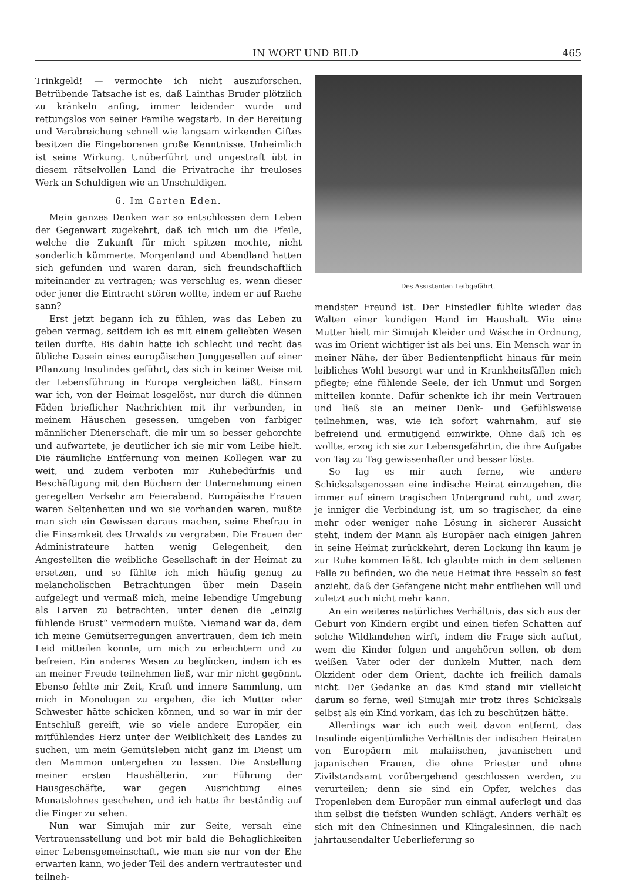IN WORT UND BILD 465
Trinkgeld! — vermochte ich nicht auszuforschen. Betrübende Tatsache ist es, daß Lainthas Bruder plötzlich zu kränkeln anfing, immer leidender wurde und rettungslos von seiner Familie wegstarb. In der Bereitung und Verabreichung schnell wie langsam wirkenden Giftes besitzen die Eingeborenen große Kenntnisse. Unheimlich ist seine Wirkung. Unüberführt und ungestraft übt in diesem rätselvollen Land die Privatrache ihr treuloses Werk an Schuldigen wie an Unschuldigen.
6. Im Garten Eden.
Mein ganzes Denken war so entschlossen dem Leben der Gegenwart zugekehrt, daß ich mich um die Pfeile, welche die Zukunft für mich spitzen mochte, nicht sonderlich kümmerte. Morgenland und Abendland hatten sich gefunden und waren daran, sich freundschaftlich miteinander zu vertragen; was verschlug es, wenn dieser oder jener die Eintracht stören wollte, indem er auf Rache sann?
Erst jetzt begann ich zu fühlen, was das Leben zu geben vermag, seitdem ich es mit einem geliebten Wesen teilen durfte. Bis dahin hatte ich schlecht und recht das übliche Dasein eines europäischen Junggesellen auf einer Pflanzung Insulindes geführt, das sich in keiner Weise mit der Lebensführung in Europa vergleichen läßt. Einsam war ich, von der Heimat losgelöst, nur durch die dünnen Fäden brieflicher Nachrichten mit ihr verbunden, in meinem Häuschen gesessen, umgeben von farbiger männlicher Dienerschaft, die mir um so besser gehorchte und aufwartete, je deutlicher ich sie mir vom Leibe hielt. Die räumliche Entfernung von meinen Kollegen war zu weit, und zudem verboten mir Ruhebedürfnis und Beschäftigung mit den Büchern der Unternehmung einen geregelten Verkehr am Feierabend. Europäische Frauen waren Seltenheiten und wo sie vorhanden waren, mußte man sich ein Gewissen daraus machen, seine Ehefrau in die Einsamkeit des Urwalds zu vergraben. Die Frauen der Administrateure hatten wenig Gelegenheit, den Angestellten die weibliche Gesellschaft in der Heimat zu ersetzen, und so fühlte ich mich häufig genug zu melancholischen Betrachtungen über mein Dasein aufgelegt und vermaß mich, meine lebendige Umgebung als Larven zu betrachten, unter denen die „einzig fühlende Brust“ vermodern mußte. Niemand war da, dem ich meine Gemütserregungen anvertrauen, dem ich mein Leid mitteilen konnte, um mich zu erleichtern und zu befreien. Ein anderes Wesen zu beglücken, indem ich es an meiner Freude teilnehmen ließ, war mir nicht gegönnt. Ebenso fehlte mir Zeit, Kraft und innere Sammlung, um mich in Monologen zu ergehen, die ich Mutter oder Schwester hätte schicken können, und so war in mir der Entschluß gereift, wie so viele andere Europäer, ein mitfühlendes Herz unter der Weiblichkeit des Landes zu suchen, um mein Gemütsleben nicht ganz im Dienst um den Mammon untergehen zu lassen. Die Anstellung meiner ersten Haushälterin, zur Führung der Hausgeschäfte, war gegen Ausrichtung eines Monatslohnes geschehen, und ich hatte ihr beständig auf die Finger zu sehen.
Nun war Simujah mir zur Seite, versah eine Vertrauensstellung und bot mir bald die Behaglichkeiten einer Lebensgemeinschaft, wie man sie nur von der Ehe erwarten kann, wo jeder Teil des andern vertrautester und teilneh-
Des Assistenten Leibgefährt.
mendster Freund ist. Der Einsiedler fühlte wieder das Walten einer kundigen Hand im Haushalt. Wie eine Mutter hielt mir Simujah Kleider und Wäsche in Ordnung, was im Orient wichtiger ist als bei uns. Ein Mensch war in meiner Nähe, der über Bedientenpflicht hinaus für mein leibliches Wohl besorgt war und in Krankheitsfällen mich pflegte; eine fühlende Seele, der ich Unmut und Sorgen mitteilen konnte. Dafür schenkte ich ihr mein Vertrauen und ließ sie an meiner Denk- und Gefühlsweise teilnehmen, was, wie ich sofort wahrnahm, auf sie befreiend und ermutigend einwirkte. Ohne daß ich es wollte, erzog ich sie zur Lebensgefährtin, die ihre Aufgabe von Tag zu Tag gewissenhafter und besser löste.
So lag es mir auch ferne, wie andere Schicksalsgenossen eine indische Heirat einzugehen, die immer auf einem tragischen Untergrund ruht, und zwar, je inniger die Verbindung ist, um so tragischer, da eine mehr oder weniger nahe Lösung in sicherer Aussicht steht, indem der Mann als Europäer nach einigen Jahren in seine Heimat zurückkehrt, deren Lockung ihn kaum je zur Ruhe kommen läßt. Ich glaubte mich in dem seltenen Falle zu befinden, wo die neue Heimat ihre Fesseln so fest anzieht, daß der Gefangene nicht mehr entfliehen will und zuletzt auch nicht mehr kann.
An ein weiteres natürliches Verhältnis, das sich aus der Geburt von Kindern ergibt und einen tiefen Schatten auf solche Wildlandehen wirft, indem die Frage sich auftut, wem die Kinder folgen und angehören sollen, ob dem weißen Vater oder der dunkeln Mutter, nach dem Okzident oder dem Orient, dachte ich freilich damals nicht. Der Gedanke an das Kind stand mir vielleicht darum so ferne, weil Simujah mir trotz ihres Schicksals selbst als ein Kind vorkam, das ich zu beschützen hätte.
Allerdings war ich auch weit davon entfernt, das Insulinde eigentümliche Verhältnis der indischen Heiraten von Europäern mit malaiischen, javanischen und japanischen Frauen, die ohne Priester und ohne Zivilstandsamt vorübergehend geschlossen werden, zu verurteilen; denn sie sind ein Opfer, welches das Tropenleben dem Europäer nun einmal auferlegt und das ihm selbst die tiefsten Wunden schlägt. Anders verhält es sich mit den Chinesinnen und Klingalesinnen, die nach jahrtausendalter Ueberlieferung so